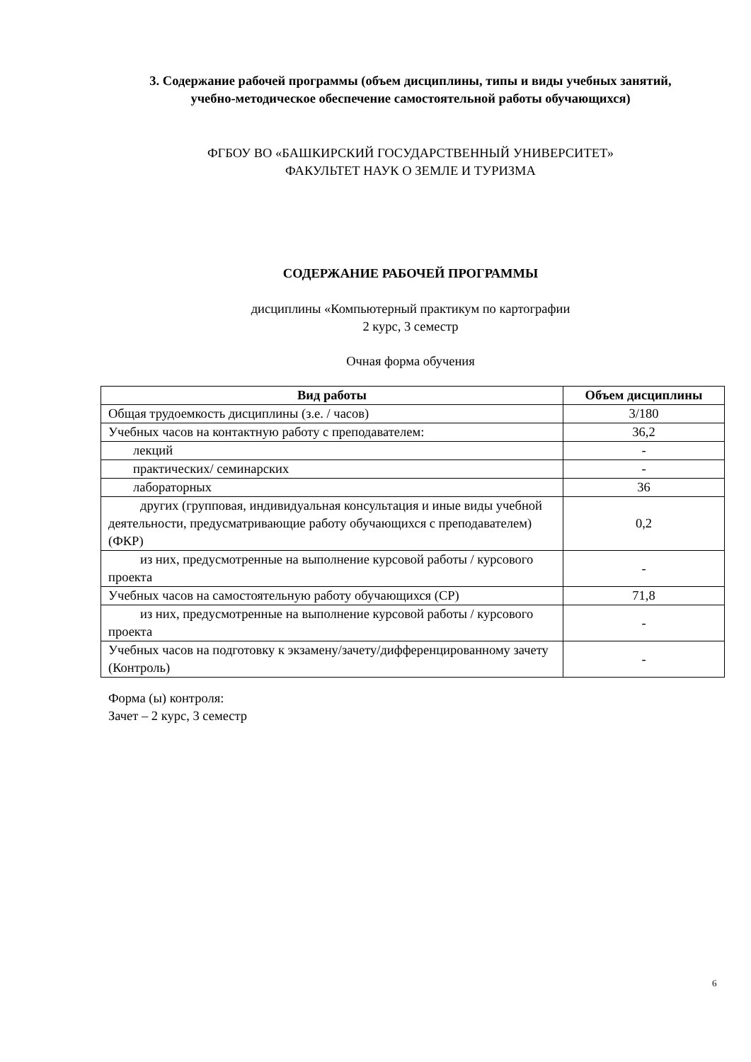3. Содержание рабочей программы (объем дисциплины, типы и виды учебных занятий,
учебно-методическое обеспечение самостоятельной работы обучающихся)
ФГБОУ ВО «БАШКИРСКИЙ ГОСУДАРСТВЕННЫЙ УНИВЕРСИТЕТ»
ФАКУЛЬТЕТ НАУК О ЗЕМЛЕ И ТУРИЗМА
СОДЕРЖАНИЕ РАБОЧЕЙ ПРОГРАММЫ
дисциплины «Компьютерный практикум по картографии
2 курс, 3 семестр
Очная форма обучения
| Вид работы | Объем дисциплины |
| --- | --- |
| Общая трудоемкость дисциплины (з.е. / часов) | 3/180 |
| Учебных часов на контактную работу с преподавателем: | 36,2 |
| лекций | - |
| практических/ семинарских | - |
| лабораторных | 36 |
| других (групповая, индивидуальная консультация и иные виды учебной деятельности, предусматривающие работу обучающихся с преподавателем) (ФКР) | 0,2 |
| из них, предусмотренные на выполнение курсовой работы / курсового проекта | - |
| Учебных часов на самостоятельную работу обучающихся (СР) | 71,8 |
| из них, предусмотренные на выполнение курсовой работы / курсового проекта | - |
| Учебных часов на подготовку к экзамену/зачету/дифференцированному зачету (Контроль) | - |
Форма (ы) контроля:
Зачет – 2 курс, 3 семестр
6